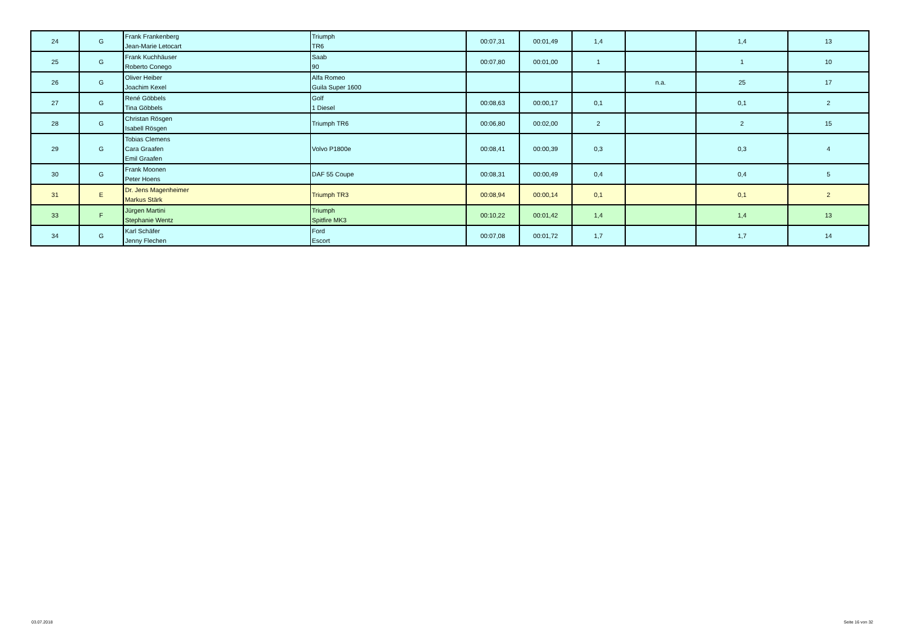| 24 | G | Frank Frankenberg Jean-Marie Letocart | Triumph TR6 | 00:07,31 | 00:01,49 | 1,4 | | 1,4 | 13 |
| 25 | G | Frank Kuchhäuser Roberto Conego | Saab 90 | 00:07,80 | 00:01,00 | 1 | | 1 | 10 |
| 26 | G | Oliver Heiber Joachim Kexel | Alfa Romeo Guila Super 1600 | | | | n.a. | 25 | 17 |
| 27 | G | René Göbbels Tina Göbbels | Golf 1 Diesel | 00:08,63 | 00:00,17 | 0,1 | | 0,1 | 2 |
| 28 | G | Christan Rösgen Isabell Rösgen | Triumph TR6 | 00:06,80 | 00:02,00 | 2 | | 2 | 15 |
| 29 | G | Tobias Clemens Cara Graafen Emil Graafen | Volvo P1800e | 00:08,41 | 00:00,39 | 0,3 | | 0,3 | 4 |
| 30 | G | Frank Moonen Peter Hoens | DAF 55 Coupe | 00:08,31 | 00:00,49 | 0,4 | | 0,4 | 5 |
| 31 | E | Dr. Jens Magenheimer Markus Stärk | Triumph TR3 | 00:08,94 | 00:00,14 | 0,1 | | 0,1 | 2 |
| 33 | F | Jürgen Martini Stephanie Wentz | Triumph Spitfire MK3 | 00:10,22 | 00:01,42 | 1,4 | | 1,4 | 13 |
| 34 | G | Karl Schäfer Jenny Flechen | Ford Escort | 00:07,08 | 00:01,72 | 1,7 | | 1,7 | 14 |
03.07.2018 Seite 16 von 32